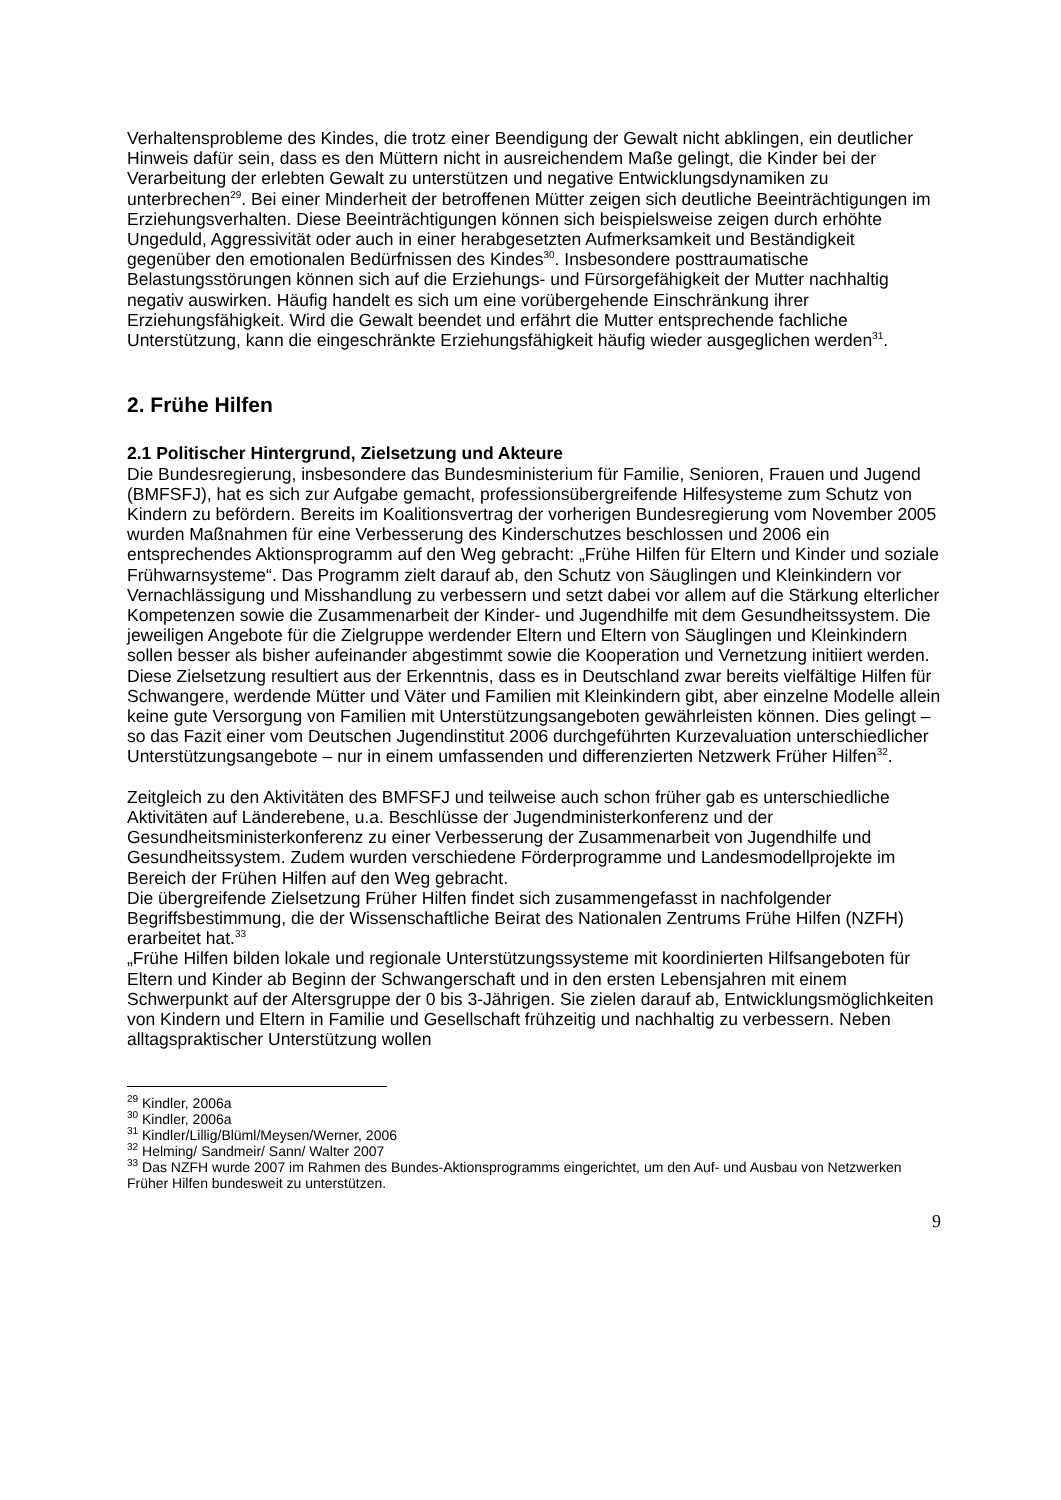Verhaltensprobleme des Kindes, die trotz einer Beendigung der Gewalt nicht abklingen, ein deutlicher Hinweis dafür sein, dass es den Müttern nicht in ausreichendem Maße gelingt, die Kinder bei der Verarbeitung der erlebten Gewalt zu unterstützen und negative Entwicklungsdynamiken zu unterbrechen<sup>29</sup>. Bei einer Minderheit der betroffenen Mütter zeigen sich deutliche Beeinträchtigungen im Erziehungsverhalten. Diese Beeinträchtigungen können sich beispielsweise zeigen durch erhöhte Ungeduld, Aggressivität oder auch in einer herabgesetzten Aufmerksamkeit und Beständigkeit gegenüber den emotionalen Bedürfnissen des Kindes<sup>30</sup>. Insbesondere posttraumatische Belastungsstörungen können sich auf die Erziehungs- und Fürsorgefähigkeit der Mutter nachhaltig negativ auswirken. Häufig handelt es sich um eine vorübergehende Einschränkung ihrer Erziehungsfähigkeit. Wird die Gewalt beendet und erfährt die Mutter entsprechende fachliche Unterstützung, kann die eingeschränkte Erziehungsfähigkeit häufig wieder ausgeglichen werden<sup>31</sup>.
2. Frühe Hilfen
2.1 Politischer Hintergrund, Zielsetzung und Akteure
Die Bundesregierung, insbesondere das Bundesministerium für Familie, Senioren, Frauen und Jugend (BMFSFJ), hat es sich zur Aufgabe gemacht, professionsübergreifende Hilfesysteme zum Schutz von Kindern zu befördern. Bereits im Koalitionsvertrag der vorherigen Bundesregierung vom November 2005 wurden Maßnahmen für eine Verbesserung des Kinderschutzes beschlossen und 2006 ein entsprechendes Aktionsprogramm auf den Weg gebracht: „Frühe Hilfen für Eltern und Kinder und soziale Frühwarnsysteme“. Das Programm zielt darauf ab, den Schutz von Säuglingen und Kleinkindern vor Vernachlässigung und Misshandlung zu verbessern und setzt dabei vor allem auf die Stärkung elterlicher Kompetenzen sowie die Zusammenarbeit der Kinder- und Jugendhilfe mit dem Gesundheitssystem. Die jeweiligen Angebote für die Zielgruppe werdender Eltern und Eltern von Säuglingen und Kleinkindern sollen besser als bisher aufeinander abgestimmt sowie die Kooperation und Vernetzung initiiert werden. Diese Zielsetzung resultiert aus der Erkenntnis, dass es in Deutschland zwar bereits vielfältige Hilfen für Schwangere, werdende Mütter und Väter und Familien mit Kleinkindern gibt, aber einzelne Modelle allein keine gute Versorgung von Familien mit Unterstützungsangeboten gewährleisten können. Dies gelingt – so das Fazit einer vom Deutschen Jugendinstitut 2006 durchgeführten Kurzevaluation unterschiedlicher Unterstützungsangebote – nur in einem umfassenden und differenzierten Netzwerk Früher Hilfen<sup>32</sup>.
Zeitgleich zu den Aktivitäten des BMFSFJ und teilweise auch schon früher gab es unterschiedliche Aktivitäten auf Länderebene, u.a. Beschlüsse der Jugendministerkonferenz und der Gesundheitsministerkonferenz zu einer Verbesserung der Zusammenarbeit von Jugendhilfe und Gesundheitssystem. Zudem wurden verschiedene Förderprogramme und Landesmodellprojekte im Bereich der Frühen Hilfen auf den Weg gebracht.
Die übergreifende Zielsetzung Früher Hilfen findet sich zusammengefasst in nachfolgender Begriffsbestimmung, die der Wissenschaftliche Beirat des Nationalen Zentrums Frühe Hilfen (NZFH) erarbeitet hat.<sup>33</sup>
„Frühe Hilfen bilden lokale und regionale Unterstützungssysteme mit koordinierten Hilfsangeboten für Eltern und Kinder ab Beginn der Schwangerschaft und in den ersten Lebensjahren mit einem Schwerpunkt auf der Altersgruppe der 0 bis 3-Jährigen. Sie zielen darauf ab, Entwicklungsmöglichkeiten von Kindern und Eltern in Familie und Gesellschaft frühzeitig und nachhaltig zu verbessern. Neben alltagspraktischer Unterstützung wollen
<sup>29</sup> Kindler, 2006a
<sup>30</sup> Kindler, 2006a
<sup>31</sup> Kindler/Lillig/Blüml/Meysen/Werner, 2006
<sup>32</sup> Helming/ Sandmeir/ Sann/ Walter 2007
<sup>33</sup> Das NZFH wurde 2007 im Rahmen des Bundes-Aktionsprogramms eingerichtet, um den Auf- und Ausbau von Netzwerken Früher Hilfen bundesweit zu unterstützen.
9